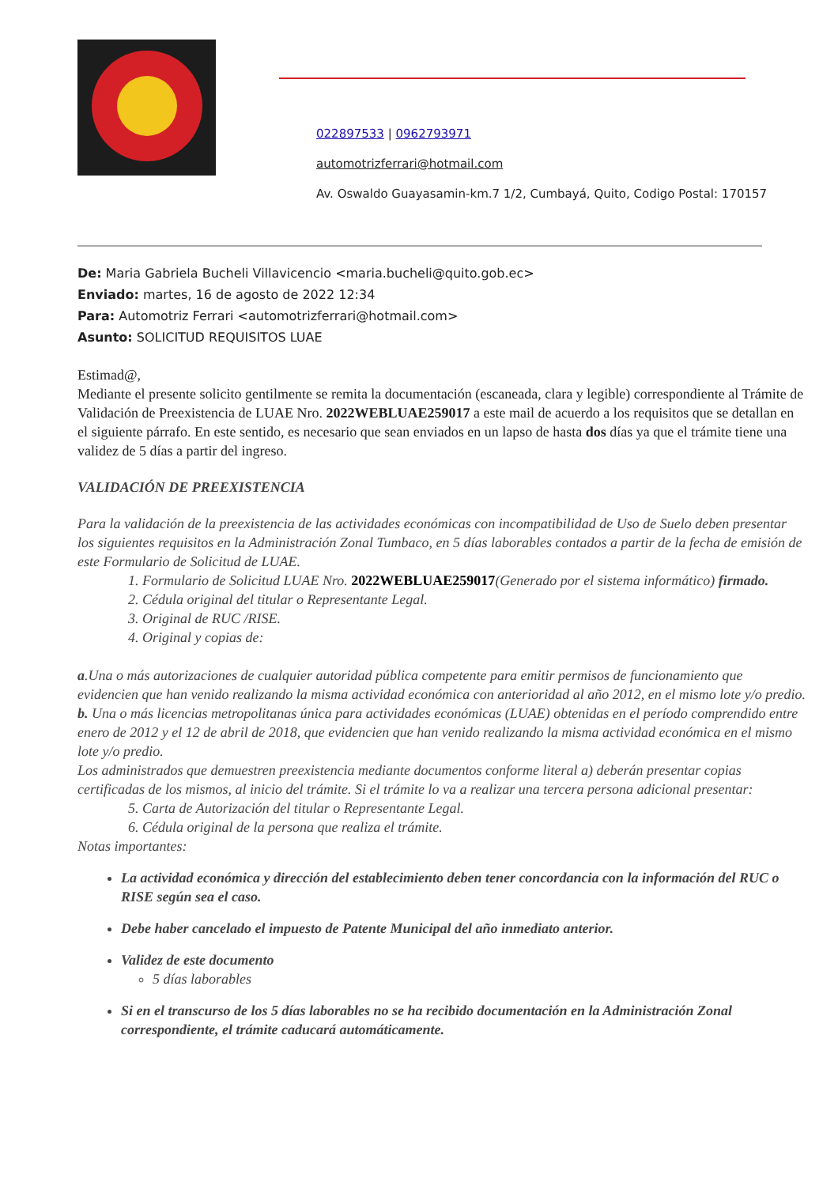022897533 | 0962793971
automotrizferrari@hotmail.com
Av. Oswaldo Guayasamin-km.7 1/2, Cumbayá, Quito, Codigo Postal: 170157
De: Maria Gabriela Bucheli Villavicencio <maria.bucheli@quito.gob.ec>
Enviado: martes, 16 de agosto de 2022 12:34
Para: Automotriz Ferrari <automotrizferrari@hotmail.com>
Asunto: SOLICITUD REQUISITOS LUAE
Estimad@,
Mediante el presente solicito gentilmente se remita la documentación (escaneada, clara y legible) correspondiente al Trámite de Validación de Preexistencia de LUAE Nro. 2022WEBLUAE259017 a este mail de acuerdo a los requisitos que se detallan en el siguiente párrafo. En este sentido, es necesario que sean enviados en un lapso de hasta dos días ya que el trámite tiene una validez de 5 días a partir del ingreso.
VALIDACIÓN DE PREEXISTENCIA
Para la validación de la preexistencia de las actividades económicas con incompatibilidad de Uso de Suelo deben presentar los siguientes requisitos en la Administración Zonal Tumbaco, en 5 días laborables contados a partir de la fecha de emisión de este Formulario de Solicitud de LUAE.
1. Formulario de Solicitud LUAE Nro. 2022WEBLUAE259017(Generado por el sistema informático) firmado.
2. Cédula original del titular o Representante Legal.
3. Original de RUC /RISE.
4. Original y copias de:
a.Una o más autorizaciones de cualquier autoridad pública competente para emitir permisos de funcionamiento que evidencien que han venido realizando la misma actividad económica con anterioridad al año 2012, en el mismo lote y/o predio.
b. Una o más licencias metropolitanas única para actividades económicas (LUAE) obtenidas en el período comprendido entre enero de 2012 y el 12 de abril de 2018, que evidencien que han venido realizando la misma actividad económica en el mismo lote y/o predio.
Los administrados que demuestren preexistencia mediante documentos conforme literal a) deberán presentar copias certificadas de los mismos, al inicio del trámite. Si el trámite lo va a realizar una tercera persona adicional presentar:
5. Carta de Autorización del titular o Representante Legal.
6. Cédula original de la persona que realiza el trámite.
Notas importantes:
La actividad económica y dirección del establecimiento deben tener concordancia con la información del RUC o RISE según sea el caso.
Debe haber cancelado el impuesto de Patente Municipal del año inmediato anterior.
Validez de este documento
5 días laborables
Si en el transcurso de los 5 días laborables no se ha recibido documentación en la Administración Zonal correspondiente, el trámite caducará automáticamente.